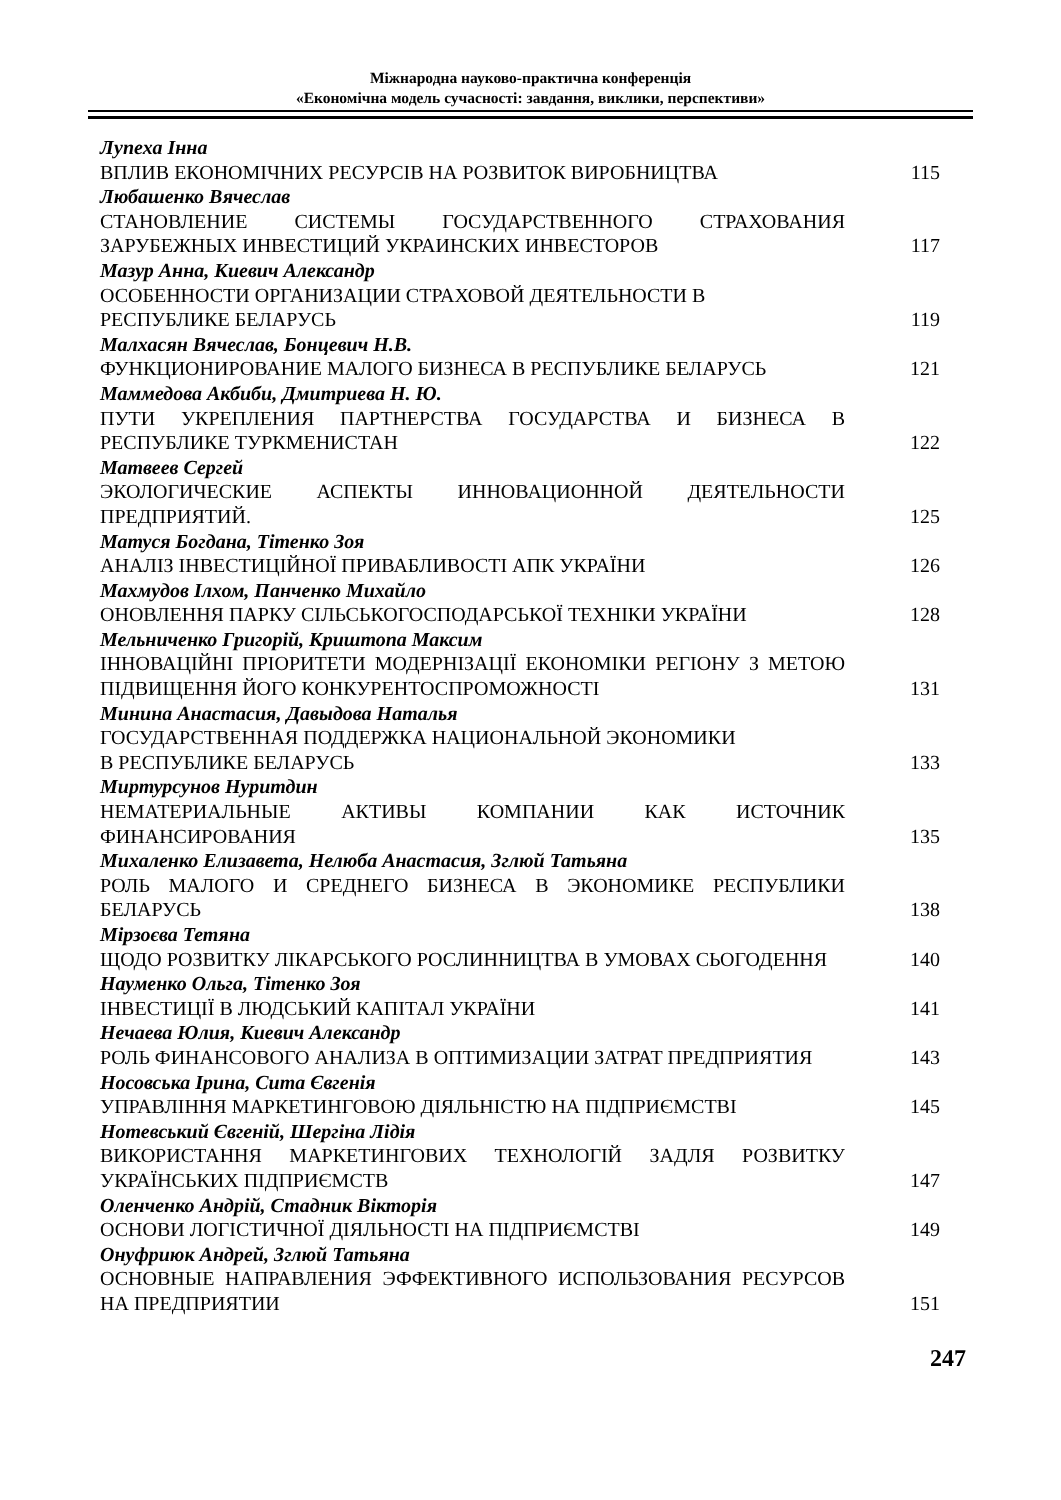Міжнародна науково-практична конференція
«Економічна модель сучасності: завдання, виклики, перспективи»
Лупеха Інна
ВПЛИВ ЕКОНОМІЧНИХ РЕСУРСІВ НА РОЗВИТОК ВИРОБНИЦТВА
115
Любашенко Вячеслав
СТАНОВЛЕНИЕ СИСТЕМЫ ГОСУДАРСТВЕННОГО СТРАХОВАНИЯ ЗАРУБЕЖНЫХ ИНВЕСТИЦИЙ УКРАИНСКИХ ИНВЕСТОРОВ
117
Мазур Анна, Киевич Александр
ОСОБЕННОСТИ ОРГАНИЗАЦИИ СТРАХОВОЙ ДЕЯТЕЛЬНОСТИ В
РЕСПУБЛИКЕ БЕЛАРУСЬ
119
Малхасян Вячеслав, Бонцевич Н.В.
ФУНКЦИОНИРОВАНИЕ МАЛОГО БИЗНЕСА В РЕСПУБЛИКЕ БЕЛАРУСЬ
121
Маммедова Акбиби, Дмитриева Н. Ю.
ПУТИ УКРЕПЛЕНИЯ ПАРТНЕРСТВА ГОСУДАРСТВА И БИЗНЕСА В РЕСПУБЛИКЕ ТУРКМЕНИСТАН
122
Матвеев Сергей
ЭКОЛОГИЧЕСКИЕ АСПЕКТЫ ИННОВАЦИОННОЙ ДЕЯТЕЛЬНОСТИ ПРЕДПРИЯТИЙ.
125
Матуся Богдана, Тітенко Зоя
АНАЛІЗ ІНВЕСТИЦІЙНОЇ ПРИВАБЛИВОСТІ АПК УКРАЇНИ
126
Махмудов Ілхом, Панченко Михайло
ОНОВЛЕННЯ ПАРКУ СІЛЬСЬКОГОСПОДАРСЬКОЇ ТЕХНІКИ УКРАЇНИ
128
Мельниченко Григорій, Криштопа Максим
ІННОВАЦІЙНІ ПРІОРИТЕТИ МОДЕРНІЗАЦІЇ ЕКОНОМІКИ РЕГІОНУ З МЕТОЮ ПІДВИЩЕННЯ ЙОГО КОНКУРЕНТОСПРОМОЖНОСТІ
131
Минина Анастасия, Давыдова Наталья
ГОСУДАРСТВЕННАЯ ПОДДЕРЖКА НАЦИОНАЛЬНОЙ ЭКОНОМИКИ
В РЕСПУБЛИКЕ БЕЛАРУСЬ
133
Миртурсунов Нуритдин
НЕМАТЕРИАЛЬНЫЕ АКТИВЫ КОМПАНИИ КАК ИСТОЧНИК ФИНАНСИРОВАНИЯ
135
Михаленко Елизавета, Нелюба Анастасия, Зглюй Татьяна
РОЛЬ МАЛОГО И СРЕДНЕГО БИЗНЕСА В ЭКОНОМИКЕ РЕСПУБЛИКИ БЕЛАРУСЬ
138
Мірзоєва Тетяна
ЩОДО РОЗВИТКУ ЛІКАРСЬКОГО РОСЛИННИЦТВА В УМОВАХ СЬОГОДЕННЯ
140
Науменко Ольга, Тітенко Зоя
ІНВЕСТИЦІЇ В ЛЮДСЬКИЙ КАПІТАЛ УКРАЇНИ
141
Нечаева Юлия, Киевич Александр
РОЛЬ ФИНАНСОВОГО АНАЛИЗА В ОПТИМИЗАЦИИ ЗАТРАТ ПРЕДПРИЯТИЯ
143
Носовська Ірина, Сита Євгенія
УПРАВЛІННЯ МАРКЕТИНГОВОЮ ДІЯЛЬНІСТЮ НА ПІДПРИЄМСТВІ
145
Нотевський Євгеній, Шергіна Лідія
ВИКОРИСТАННЯ МАРКЕТИНГОВИХ ТЕХНОЛОГІЙ ЗАДЛЯ РОЗВИТКУ УКРАЇНСЬКИХ ПІДПРИЄМСТВ
147
Оленченко Андрій, Стадник Вікторія
ОСНОВИ ЛОГІСТИЧНОЇ ДІЯЛЬНОСТІ НА ПІДПРИЄМСТВІ
149
Онуфриюк Андрей, Зглюй Татьяна
ОСНОВНЫЕ НАПРАВЛЕНИЯ ЭФФЕКТИВНОГО ИСПОЛЬЗОВАНИЯ РЕСУРСОВ НА ПРЕДПРИЯТИИ
151
247